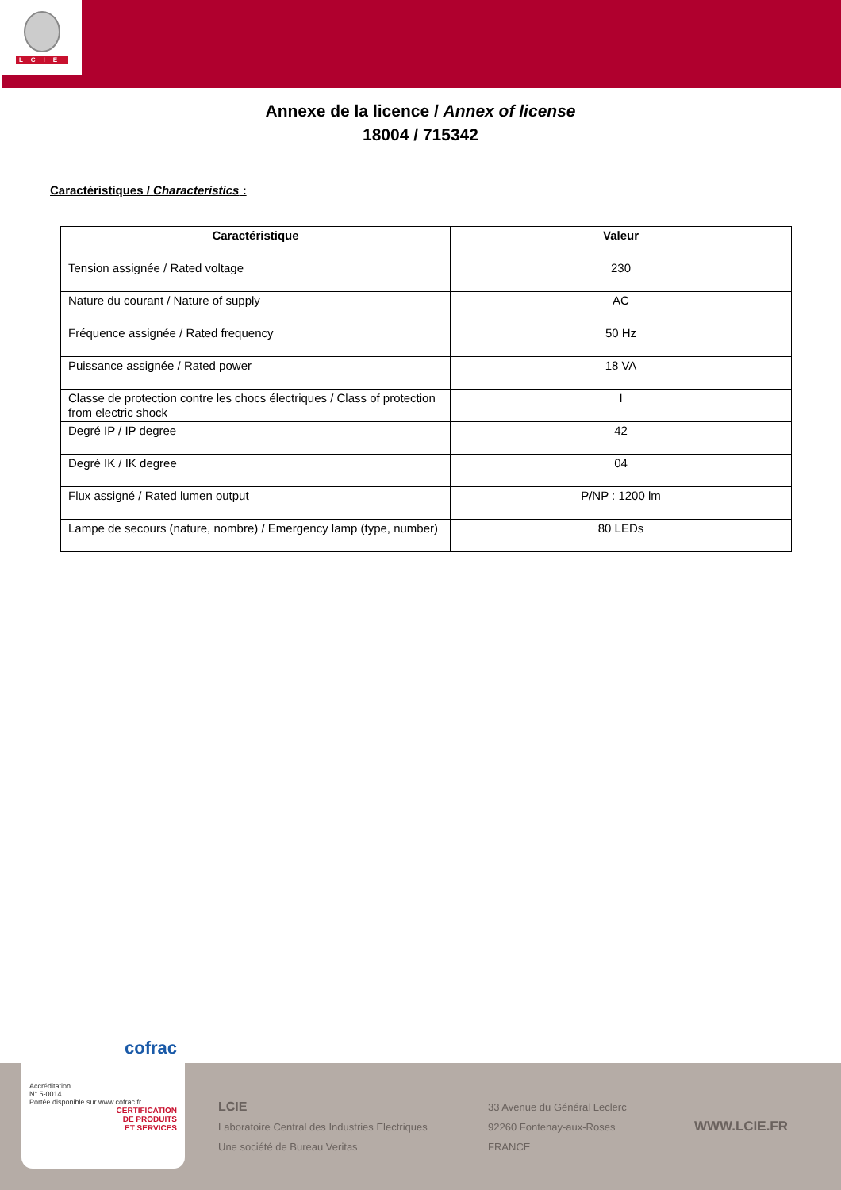LCIE
Annexe de la licence / Annex of license
18004 / 715342
Caractéristiques / Characteristics :
| Caractéristique | Valeur |
| --- | --- |
| Tension assignée / Rated voltage | 230 |
| Nature du courant / Nature of supply | AC |
| Fréquence assignée / Rated frequency | 50 Hz |
| Puissance assignée / Rated power | 18 VA |
| Classe de protection contre les chocs électriques / Class of protection from electric shock | I |
| Degré IP / IP degree | 42 |
| Degré IK / IK degree | 04 |
| Flux assigné / Rated lumen output | P/NP : 1200 lm |
| Lampe de secours (nature, nombre) / Emergency lamp (type, number) | 80 LEDs |
cofrac
Accréditation
N° 5-0014
Portée disponible sur www.cofrac.fr
CERTIFICATION
DE PRODUITS
ET SERVICES
LCIE
Laboratoire Central des Industries Electriques
Une société de Bureau Veritas
33 Avenue du Général Leclerc
92260 Fontenay-aux-Roses
FRANCE
WWW.LCIE.FR